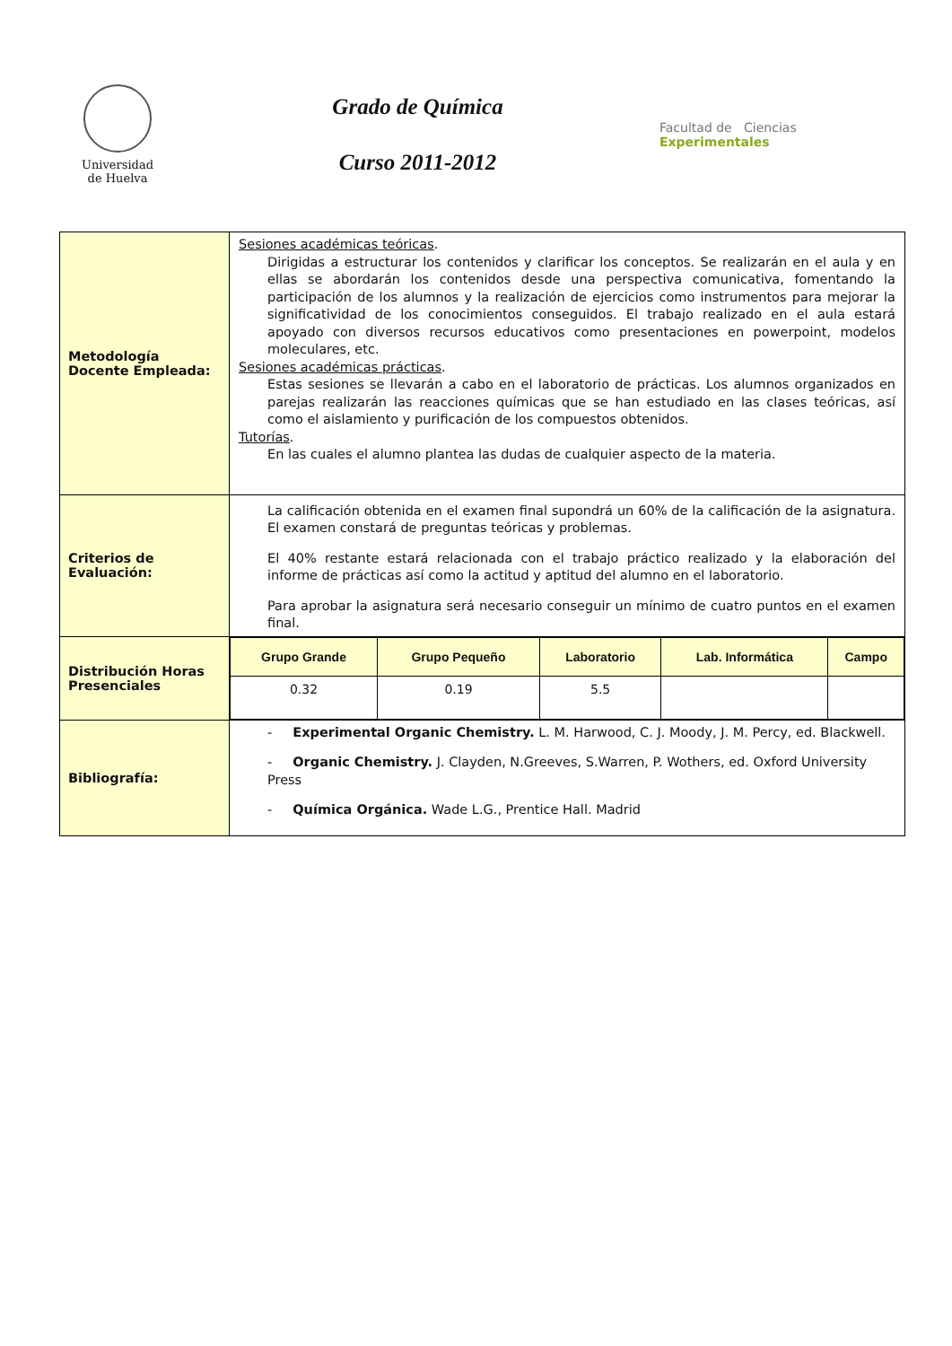Universidad
de Huelva
Grado de Química
Curso 2011-2012
Facultad de Ciencias
Experimentales
| Metodología Docente Empleada: | Sesiones académicas teóricas . Dirigidas a estructurar los contenidos y clarificar los conceptos. Se realizarán en el aula y en ellas se abordarán los contenidos desde una perspectiva comunicativa, fomentando la participación de los alumnos y la realización de ejercicios como instrumentos para mejorar la significatividad de los conocimientos conseguidos. El trabajo realizado en el aula estará apoyado con diversos recursos educativos como presentaciones en powerpoint, modelos moleculares, etc. Sesiones académicas prácticas . Estas sesiones se llevarán a cabo en el laboratorio de prácticas. Los alumnos organizados en parejas realizarán las reacciones químicas que se han estudiado en las clases teóricas, así como el aislamiento y purificación de los compuestos obtenidos. Tutorías . En las cuales el alumno plantea las dudas de cualquier aspecto de la materia. |
| Criterios de Evaluación: | La calificación obtenida en el examen final supondrá un 60% de la calificación de la asignatura. El examen constará de preguntas teóricas y problemas. El 40% restante estará relacionada con el trabajo práctico realizado y la elaboración del informe de prácticas así como la actitud y aptitud del alumno en el laboratorio. Para aprobar la asignatura será necesario conseguir un mínimo de cuatro puntos en el examen final. |
| Distribución Horas Presenciales | / Grupo Grande / Grupo Pequeño / Laboratorio / Lab. Informática / Campo / / --- / --- / --- / --- / --- / / 0.32 / 0.19 / 5.5 / / / |
| Bibliografía: | - Experimental Organic Chemistry. L. M. Harwood, C. J. Moody, J. M. Percy, ed. Blackwell. - Organic Chemistry. J. Clayden, N.Greeves, S.Warren, P. Wothers, ed. Oxford University Press - Química Orgánica. Wade L.G., Prentice Hall. Madrid |